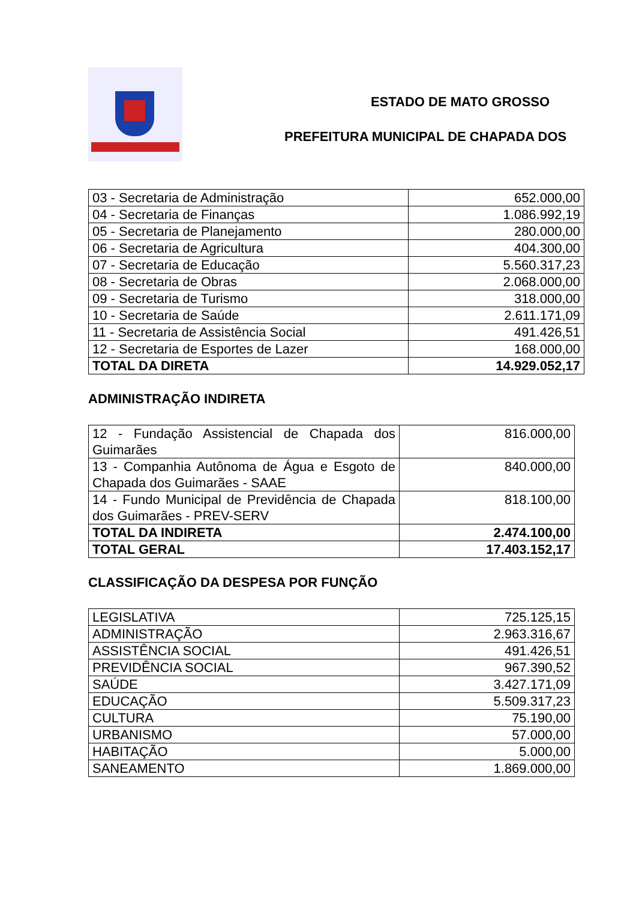ESTADO DE MATO GROSSO
PREFEITURA MUNICIPAL DE CHAPADA DOS
| 03 - Secretaria de Administração | 652.000,00 |
| 04 - Secretaria de Finanças | 1.086.992,19 |
| 05 - Secretaria de Planejamento | 280.000,00 |
| 06 - Secretaria de Agricultura | 404.300,00 |
| 07 - Secretaria de Educação | 5.560.317,23 |
| 08 - Secretaria de Obras | 2.068.000,00 |
| 09 - Secretaria de Turismo | 318.000,00 |
| 10 - Secretaria de Saúde | 2.611.171,09 |
| 11 - Secretaria de Assistência Social | 491.426,51 |
| 12 - Secretaria de Esportes de Lazer | 168.000,00 |
| TOTAL DA DIRETA | 14.929.052,17 |
ADMINISTRAÇÃO INDIRETA
| 12 - Fundação Assistencial de Chapada dos Guimarães | 816.000,00 |
| 13 - Companhia Autônoma de Água e Esgoto de Chapada dos Guimarães - SAAE | 840.000,00 |
| 14 - Fundo Municipal de Previdência de Chapada dos Guimarães - PREV-SERV | 818.100,00 |
| TOTAL DA INDIRETA | 2.474.100,00 |
| TOTAL GERAL | 17.403.152,17 |
CLASSIFICAÇÃO DA DESPESA POR FUNÇÃO
| LEGISLATIVA | 725.125,15 |
| ADMINISTRAÇÃO | 2.963.316,67 |
| ASSISTÊNCIA SOCIAL | 491.426,51 |
| PREVIDÊNCIA SOCIAL | 967.390,52 |
| SAÚDE | 3.427.171,09 |
| EDUCAÇÃO | 5.509.317,23 |
| CULTURA | 75.190,00 |
| URBANISMO | 57.000,00 |
| HABITAÇÃO | 5.000,00 |
| SANEAMENTO | 1.869.000,00 |